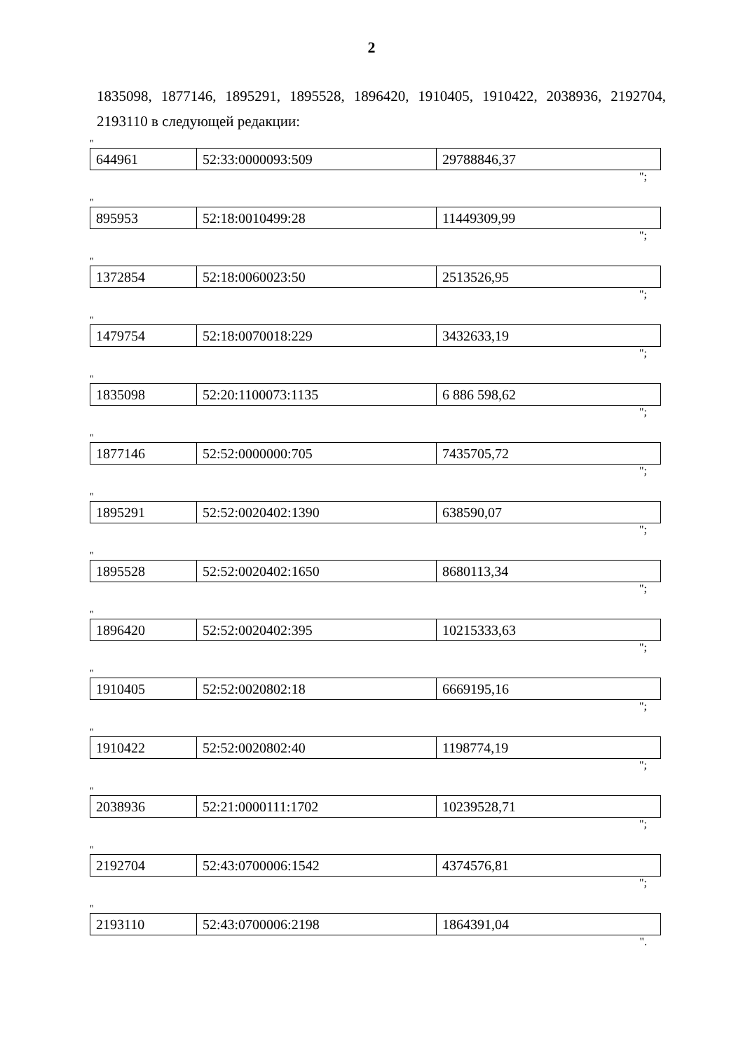2
1835098, 1877146, 1895291, 1895528, 1896420, 1910405, 1910422, 2038936, 2192704, 2193110 в следующей редакции:
"
| 644961 | 52:33:0000093:509 | 29788846,37 |
";
"
| 895953 | 52:18:0010499:28 | 11449309,99 |
";
"
| 1372854 | 52:18:0060023:50 | 2513526,95 |
";
"
| 1479754 | 52:18:0070018:229 | 3432633,19 |
";
"
| 1835098 | 52:20:1100073:1135 | 6 886 598,62 |
";
"
| 1877146 | 52:52:0000000:705 | 7435705,72 |
";
"
| 1895291 | 52:52:0020402:1390 | 638590,07 |
";
"
| 1895528 | 52:52:0020402:1650 | 8680113,34 |
";
"
| 1896420 | 52:52:0020402:395 | 10215333,63 |
";
"
| 1910405 | 52:52:0020802:18 | 6669195,16 |
";
"
| 1910422 | 52:52:0020802:40 | 1198774,19 |
";
"
| 2038936 | 52:21:0000111:1702 | 10239528,71 |
";
"
| 2192704 | 52:43:0700006:1542 | 4374576,81 |
";
"
| 2193110 | 52:43:0700006:2198 | 1864391,04 |
".